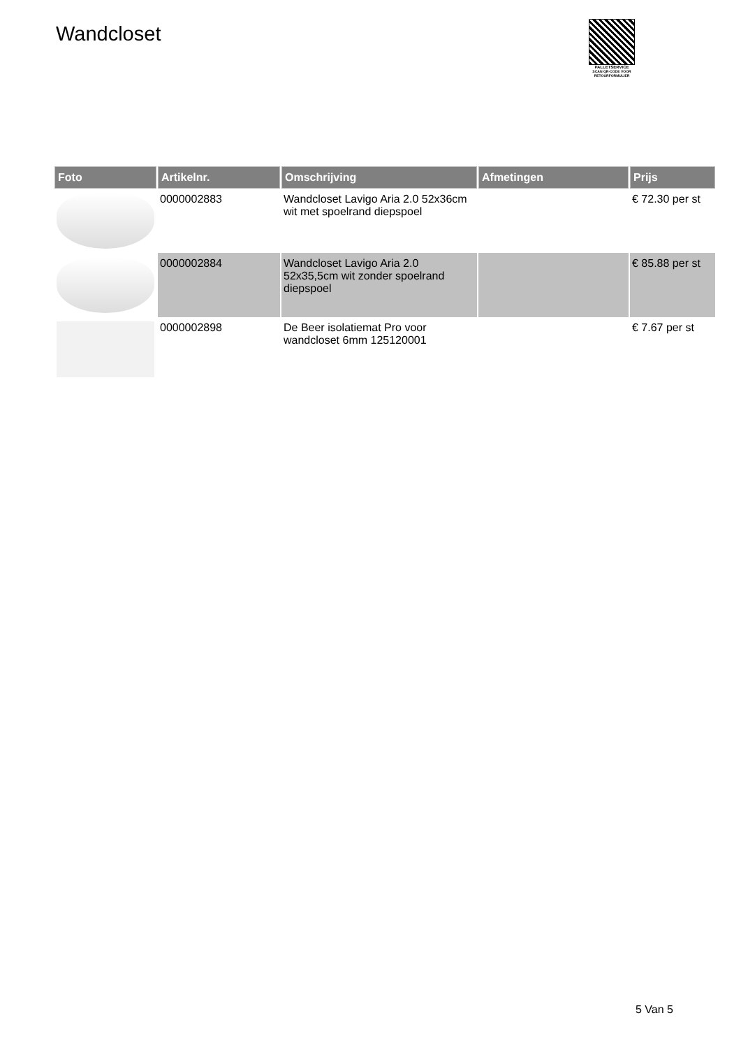Wandcloset
PALLETSERVICE
SCAN QR-CODE VOOR RETOURFORMULIER
| Foto | Artikelnr. | Omschrijving | Afmetingen | Prijs |
| --- | --- | --- | --- | --- |
| | 0000002883 | Wandcloset Lavigo Aria 2.0 52x36cm wit met spoelrand diepspoel | | € 72.30 per st |
| | 0000002884 | Wandcloset Lavigo Aria 2.0 52x35,5cm wit zonder spoelrand diepspoel | | € 85.88 per st |
| | 0000002898 | De Beer isolatiemat Pro voor wandcloset 6mm 125120001 | | € 7.67 per st |
5 Van 5